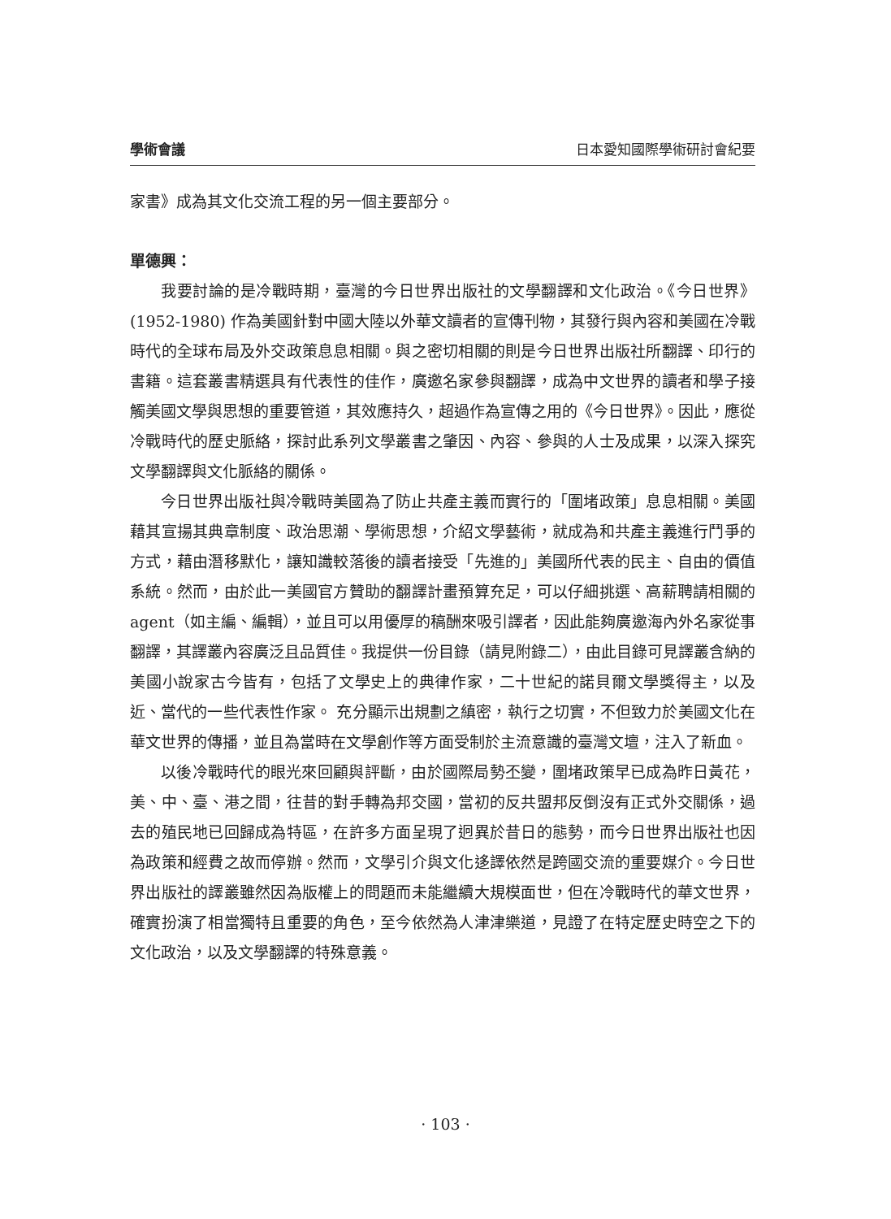學術會議 日本愛知國際學術研討會紀要
家書》成為其文化交流工程的另一個主要部分。
單德興：
我要討論的是冷戰時期，臺灣的今日世界出版社的文學翻譯和文化政治。《今日世界》(1952-1980) 作為美國針對中國大陸以外華文讀者的宣傳刊物，其發行與內容和美國在冷戰時代的全球布局及外交政策息息相關。與之密切相關的則是今日世界出版社所翻譯、印行的書籍。這套叢書精選具有代表性的佳作，廣邀名家參與翻譯，成為中文世界的讀者和學子接觸美國文學與思想的重要管道，其效應持久，超過作為宣傳之用的《今日世界》。因此，應從冷戰時代的歷史脈絡，探討此系列文學叢書之肇因、內容、參與的人士及成果，以深入探究文學翻譯與文化脈絡的關係。
今日世界出版社與冷戰時美國為了防止共產主義而實行的「圍堵政策」息息相關。美國藉其宣揚其典章制度、政治思潮、學術思想，介紹文學藝術，就成為和共產主義進行鬥爭的方式，藉由潛移默化，讓知識較落後的讀者接受「先進的」美國所代表的民主、自由的價值系統。然而，由於此一美國官方贊助的翻譯計畫預算充足，可以仔細挑選、高薪聘請相關的 agent（如主編、編輯），並且可以用優厚的稿酬來吸引譯者，因此能夠廣邀海內外名家從事翻譯，其譯叢內容廣泛且品質佳。我提供一份目錄（請見附錄二），由此目錄可見譯叢含納的美國小說家古今皆有，包括了文學史上的典律作家，二十世紀的諾貝爾文學獎得主，以及近、當代的一些代表性作家。 充分顯示出規劃之縝密，執行之切實，不但致力於美國文化在華文世界的傳播，並且為當時在文學創作等方面受制於主流意識的臺灣文壇，注入了新血。
以後冷戰時代的眼光來回顧與評斷，由於國際局勢丕變，圍堵政策早已成為昨日黃花，美、中、臺、港之間，往昔的對手轉為邦交國，當初的反共盟邦反倒沒有正式外交關係，過去的殖民地已回歸成為特區，在許多方面呈現了迥異於昔日的態勢，而今日世界出版社也因為政策和經費之故而停辦。然而，文學引介與文化迻譯依然是跨國交流的重要媒介。今日世界出版社的譯叢雖然因為版權上的問題而未能繼續大規模面世，但在冷戰時代的華文世界，確實扮演了相當獨特且重要的角色，至今依然為人津津樂道，見證了在特定歷史時空之下的文化政治，以及文學翻譯的特殊意義。
· 103 ·